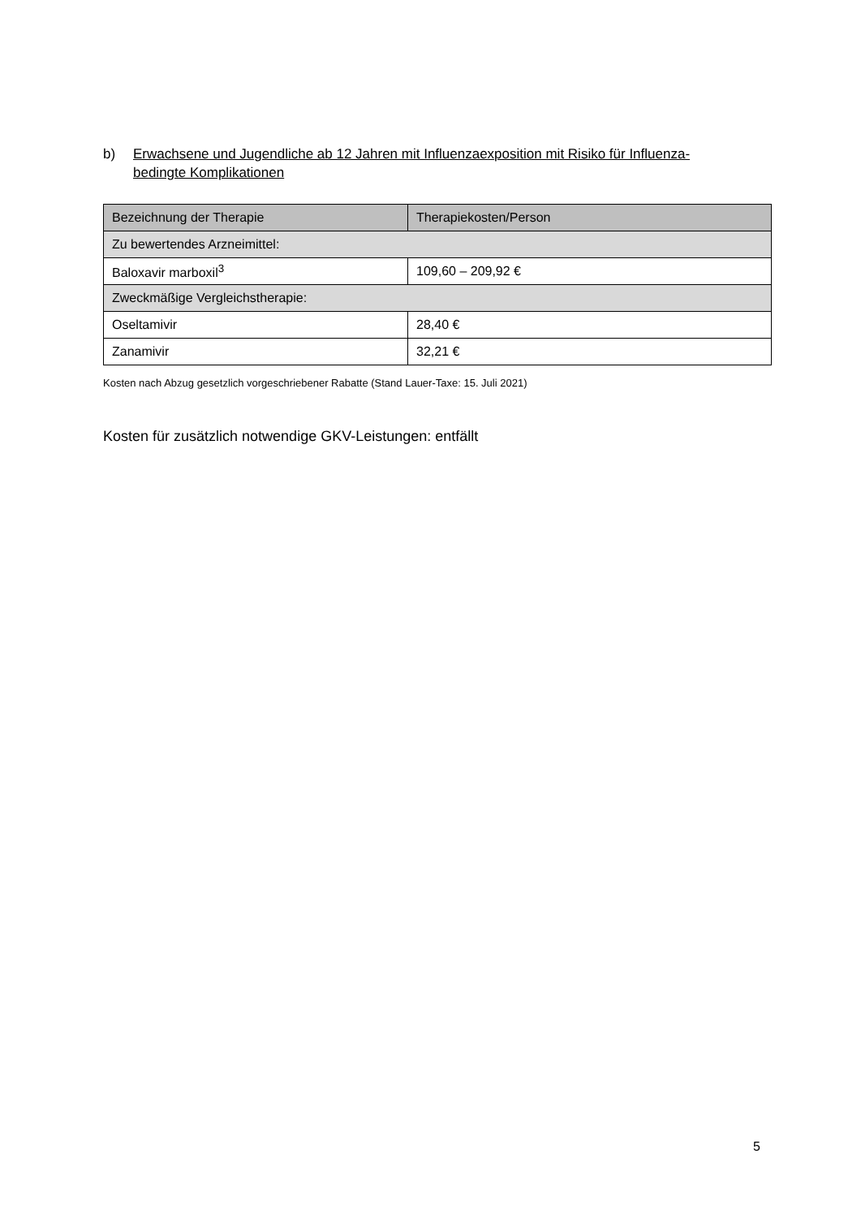b) Erwachsene und Jugendliche ab 12 Jahren mit Influenzaexposition mit Risiko für Influenza-bedingte Komplikationen
| Bezeichnung der Therapie | Therapiekosten/Person |
| --- | --- |
| Zu bewertendes Arzneimittel: | |
| Baloxavir marboxil<sup>3</sup> | 109,60 – 209,92 € |
| Zweckmäßige Vergleichstherapie: | |
| Oseltamivir | 28,40 € |
| Zanamivir | 32,21 € |
Kosten nach Abzug gesetzlich vorgeschriebener Rabatte (Stand Lauer-Taxe: 15. Juli 2021)
Kosten für zusätzlich notwendige GKV-Leistungen: entfällt
5